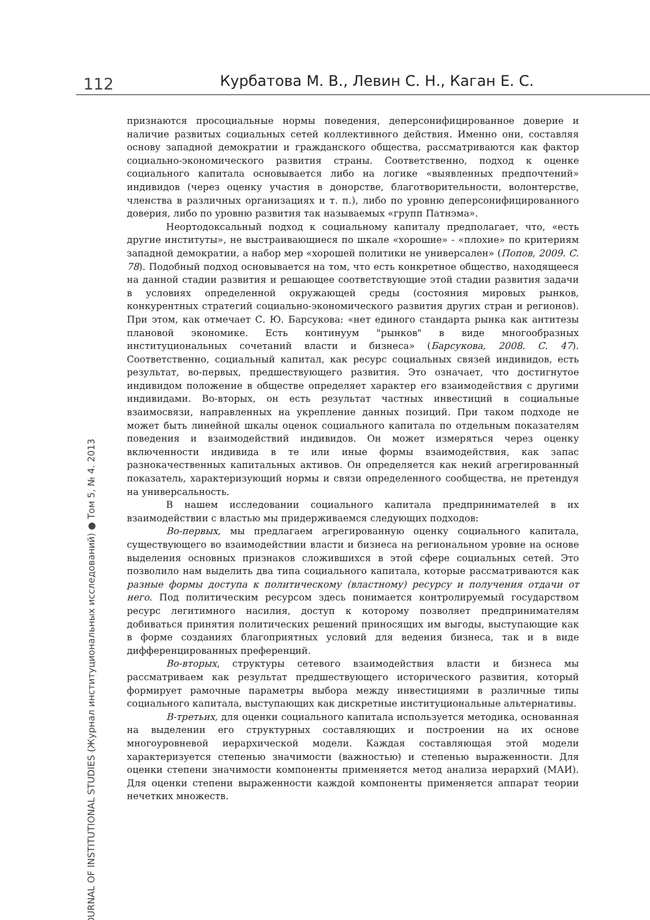112 Курбатова М. В., Левин С. Н., Каган Е. С.
JOURNAL OF INSTITUTIONAL STUDIES (Журнал институциональных исследований) ● Том 5, № 4. 2013
признаются просоциальные нормы поведения, деперсонифицированное доверие и наличие развитых социальных сетей коллективного действия. Именно они, составляя основу западной демократии и гражданского общества, рассматриваются как фактор социально-экономического развития страны. Соответственно, подход к оценке социального капитала основывается либо на логике «выявленных предпочтений» индивидов (через оценку участия в донорстве, благотворительности, волонтерстве, членства в различных организациях и т. п.), либо по уровню деперсонифицированного доверия, либо по уровню развития так называемых «групп Патнэма».
Неортодоксальный подход к социальному капиталу предполагает, что, «есть другие институты», не выстраивающиеся по шкале «хорошие» - «плохие» по критериям западной демократии, а набор мер «хорошей политики не универсален» (Попов, 2009. С. 78). Подобный подход основывается на том, что есть конкретное общество, находящееся на данной стадии развития и решающее соответствующие этой стадии развития задачи в условиях определенной окружающей среды (состояния мировых рынков, конкурентных стратегий социально-экономического развития других стран и регионов). При этом, как отмечает С. Ю. Барсукова: «нет единого стандарта рынка как антитезы плановой экономике. Есть континуум "рынков" в виде многообразных институциональных сочетаний власти и бизнеса» (Барсукова, 2008. С. 47). Соответственно, социальный капитал, как ресурс социальных связей индивидов, есть результат, во-первых, предшествующего развития. Это означает, что достигнутое индивидом положение в обществе определяет характер его взаимодействия с другими индивидами. Во-вторых, он есть результат частных инвестиций в социальные взаимосвязи, направленных на укрепление данных позиций. При таком подходе не может быть линейной шкалы оценок социального капитала по отдельным показателям поведения и взаимодействий индивидов. Он может измеряться через оценку включенности индивида в те или иные формы взаимодействия, как запас разнокачественных капитальных активов. Он определяется как некий агрегированный показатель, характеризующий нормы и связи определенного сообщества, не претендуя на универсальность.
В нашем исследовании социального капитала предпринимателей в их взаимодействии с властью мы придерживаемся следующих подходов:
Во-первых, мы предлагаем агрегированную оценку социального капитала, существующего во взаимодействии власти и бизнеса на региональном уровне на основе выделения основных признаков сложившихся в этой сфере социальных сетей. Это позволило нам выделить два типа социального капитала, которые рассматриваются как разные формы доступа к политическому (властному) ресурсу и получения отдачи от него. Под политическим ресурсом здесь понимается контролируемый государством ресурс легитимного насилия, доступ к которому позволяет предпринимателям добиваться принятия политических решений приносящих им выгоды, выступающие как в форме созданиях благоприятных условий для ведения бизнеса, так и в виде дифференцированных преференций.
Во-вторых, структуры сетевого взаимодействия власти и бизнеса мы рассматриваем как результат предшествующего исторического развития, который формирует рамочные параметры выбора между инвестициями в различные типы социального капитала, выступающих как дискретные институциональные альтернативы.
В-третьих, для оценки социального капитала используется методика, основанная на выделении его структурных составляющих и построении на их основе многоуровневой иерархической модели. Каждая составляющая этой модели характеризуется степенью значимости (важностью) и степенью выраженности. Для оценки степени значимости компоненты применяется метод анализа иерархий (МАИ). Для оценки степени выраженности каждой компоненты применяется аппарат теории нечетких множеств.